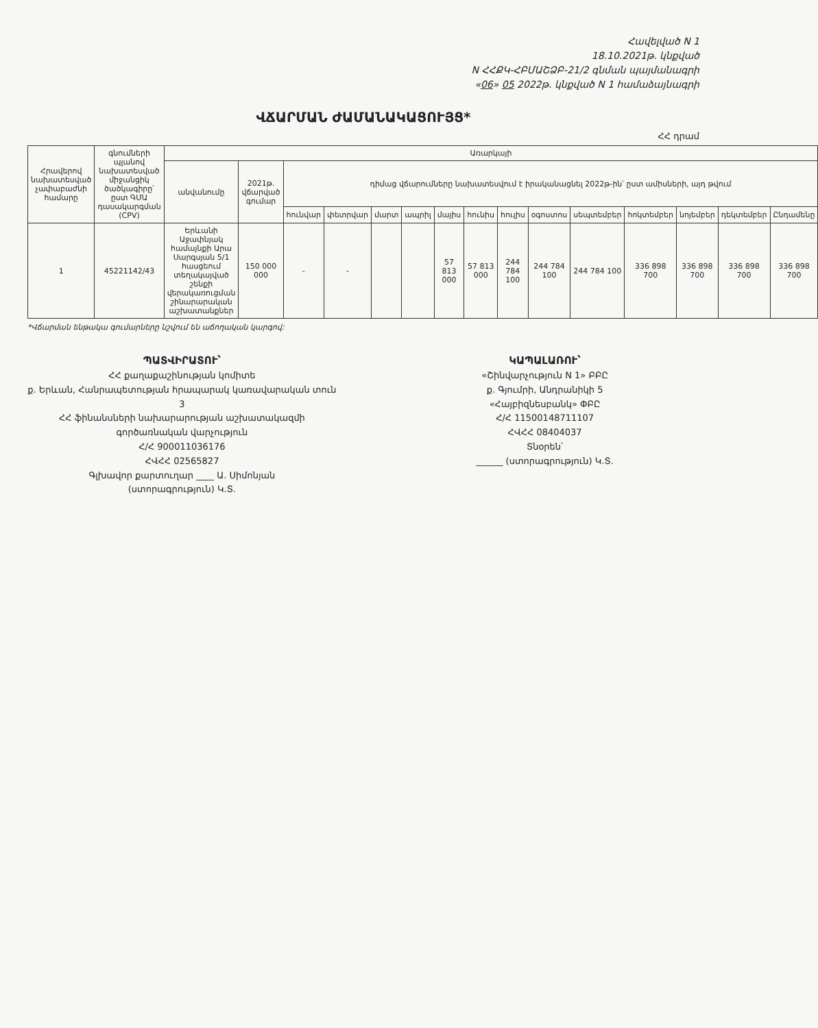Հավելված N 1
18.10.2021թ. կնքված
N ՀՀՔԿ-ՀԲՄԱՇՁԲ-21/2 գնման պայմանագրի
«06» 05 2022թ. կնքված N 1 համաձայնագրի
ՎՃԱՐՄԱՆ ԺԱՄԱՆԱԿԱՑՈՒՅՑ*
ՀՀ դրամ
| Հրավերով նախատեսված չափաբաժնի համարը | գնումների պլանով նախատեսված միջանցիկ ծածկագիրը՝ ըստ ԳՄԱ դասակարգման (CPV) | Առարկայի | | | | | | | | | | | | | | |
| --- | --- | --- | --- | --- | --- | --- | --- | --- | --- | --- | --- | --- | --- | --- | --- | --- |
| | | անվանումը | 2021թ. վճարված գումար | դիմաց վճարումները նախատեսվում է իրականացնել 2022թ-ին՝ ըստ ամիսների, այդ թվում | | | | | | | | | | | | |
| | | | | հունվար | փետրվար | մարտ | ապրիլ | մայիս | հունիս | հուլիս | օգոստոս | սեպտեմբեր | հոկտեմբեր | նոյեմբեր | դեկտեմբեր | Ընդամենը |
| 1 | 45221142/43 | Երևանի Աջափնյակ համայնքի Արա Սարգսյան 5/1 հասցեում տեղակայված շենքի վերակառուցման շինարարական աշխատանքներ | 150 000 000 | - | - | | | 57 813 000 | 57 813 000 | 244 784 100 | 244 784 100 | 244 784 100 | 336 898 700 | 336 898 700 | 336 898 700 | 336 898 700 |
*Վճարման ենթակա գումարները նշվում են աճողական կարգով:
ՊԱՏՎԻՐԱՏՈՒ՝
ՀՀ քաղաքաշինության կոմիտե
ք. Երևան, Հանրապետության հրապարակ կառավարական տուն 3
ՀՀ ֆինանսների նախարարության աշխատակազմի գործառնական վարչություն
Հ/Հ 900011036176
ՀՎՀՀ 02565827
Գլխավոր քարտուղար ____ Ա. Սիմոնյան
(ստորագրություն) Կ.Տ.
ԿԱՊԱԼԱՌՈՒ՝
«Շինվարչություն N 1» ԲԲԸ
ք. Գյումրի, Անդրանիկի 5
«Հայբիզնեսբանկ» ՓԲԸ
Հ/Հ 11500148711107
ՀՎՀՀ 08404037
Տնօրեն՝
______ (ստորագրություն) Կ.Տ.